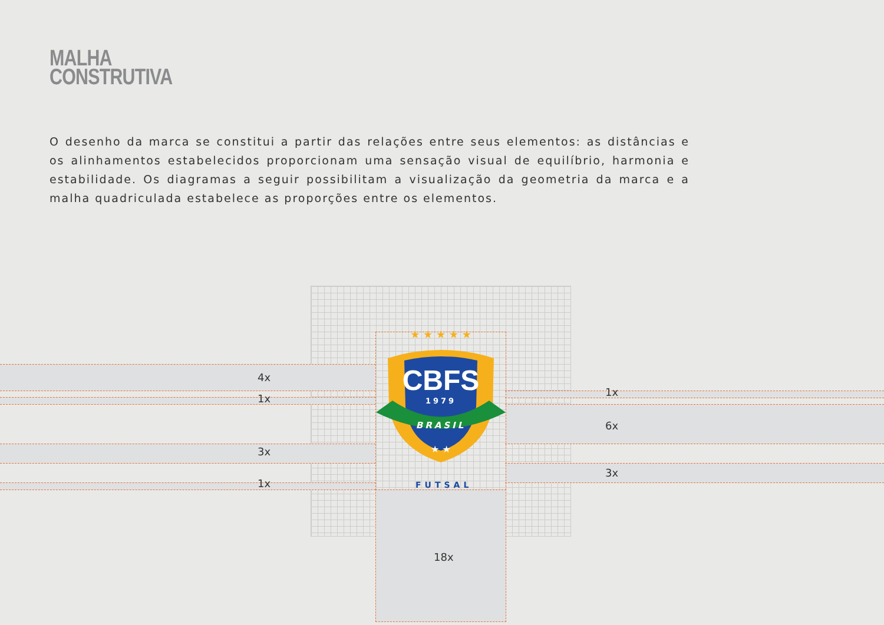MALHA
CONSTRUTIVA
O desenho da marca se constitui a partir das relações entre seus elementos: as distâncias e os alinhamentos estabelecidos proporcionam uma sensação visual de equilíbrio, harmonia e estabilidade. Os diagramas a seguir possibilitam a visualização da geometria da marca e a malha quadriculada estabelece as proporções entre os elementos.
CBFS
1979
BRASIL
★ ★ ★ ★ ★
★ ★
4x
1x
3x
1x
1x
6x
3x
18x
FUTSAL